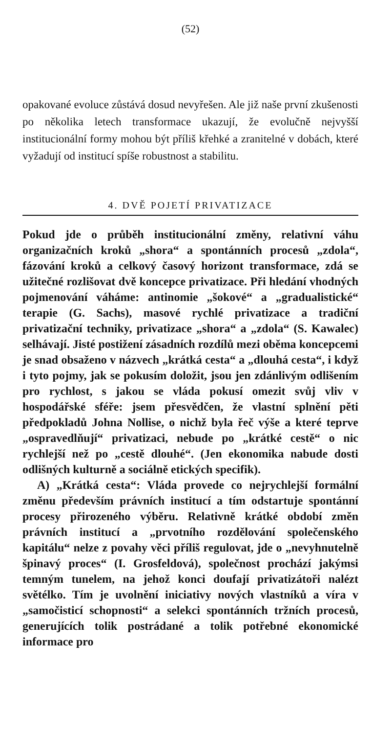(52)
opakované evoluce zůstává dosud nevyřešen. Ale již naše první zkušenosti po několika letech transformace ukazují, že evolučně nejvyšší institucionální formy mohou být příliš křehké a zranitelné v dobách, které vyžadují od institucí spíše robustnost a stabilitu.
4. DVĚ POJETÍ PRIVATIZACE
Pokud jde o průběh institucionální změny, relativní váhu organizačních kroků „shora“ a spontánních procesů „zdola“, fázování kroků a celkový časový horizont transformace, zdá se užitečné rozlišovat dvě koncepce privatizace. Při hledání vhodných pojmenování váháme: antinomie „šokové“ a „gradualistické“ terapie (G. Sachs), masové rychlé privatizace a tradiční privatizační techniky, privatizace „shora“ a „zdola“ (S. Kawalec) selhávají. Jisté postižení zásadních rozdílů mezi oběma koncepcemi je snad obsaženo v názvech „krátká cesta“ a „dlouhá cesta“, i když i tyto pojmy, jak se pokusím doložit, jsou jen zdánlivým odlišením pro rychlost, s jakou se vláda pokusí omezit svůj vliv v hospodářské sféře: jsem přesvědčen, že vlastní splnění pěti předpokladů Johna Nollise, o nichž byla řeč výše a které teprve „ospravedlňují“ privatizaci, nebude po „krátké cestě“ o nic rychlejší než po „cestě dlouhé“. (Jen ekonomika nabude dosti odlišných kulturně a sociálně etických specifik).
A) „Krátká cesta“: Vláda provede co nejrychlejší formální změnu především právních institucí a tím odstartuje spontánní procesy přirozeného výběru. Relativně krátké období změn právních institucí a „prvotního rozdělování společenského kapitálu“ nelze z povahy věci příliš regulovat, jde o „nevyhnutelně špinavý proces“ (I. Grosfeldová), společnost prochází jakýmsi temným tunelem, na jehož konci doufají privatizátoři nalézt světélko. Tím je uvolnění iniciativy nových vlastníků a víra v „samočisticí schopnosti“ a selekci spontánních tržních procesů, generujících tolik postrádané a tolik potřebné ekonomické informace pro